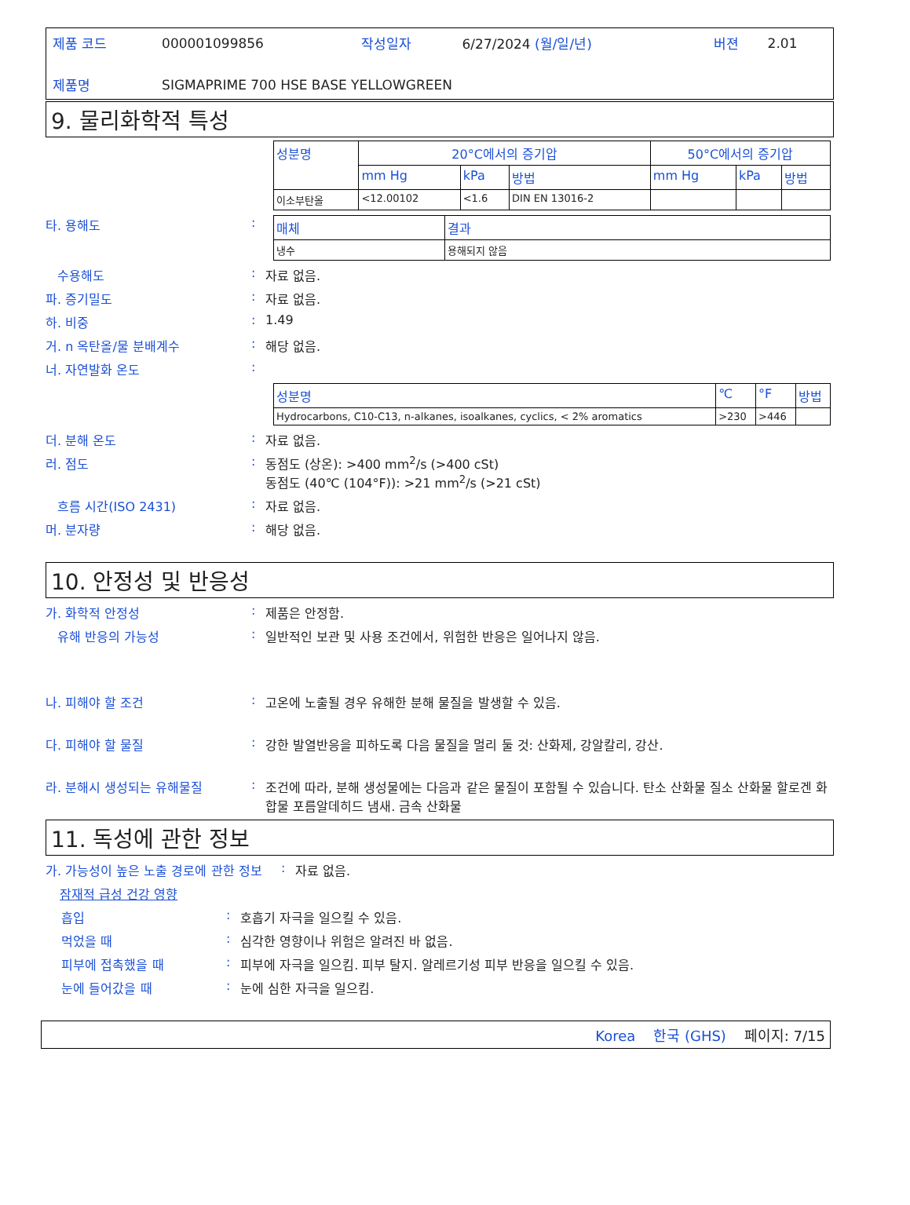| 제품 코드 | 000001099856 | 작성일자 | 6/27/2024 (월/일/년) | 버젼 | 2.01 |
| 제품명 | SIGMAPRIME 700 HSE BASE YELLOWGREEN | | | | |
9. 물리화학적 특성
| 성분명 | 20°C에서의 증기압 | | | 50°C에서의 증기압 | | |
| --- | --- | --- | --- | --- | --- | --- |
| | mm Hg | kPa | 방법 | mm Hg | kPa | 방법 |
| 이소부탄올 | <12.00102 | <1.6 | DIN EN 13016-2 | | | |
타. 용해도 :
| 매체 | 결과 |
| --- | --- |
| 냉수 | 용해되지 않음 |
수용해도 : 자료 없음.
파. 증기밀도 : 자료 없음.
하. 비중 : 1.49
거. n 옥탄올/물 분배계수 : 해당 없음.
너. 자연발화 온도 :
| 성분명 | ℃ | °F | 방법 |
| --- | --- | --- | --- |
| Hydrocarbons, C10-C13, n-alkanes, isoalkanes, cyclics, < 2% aromatics | >230 | >446 | |
더. 분해 온도 : 자료 없음.
러. 점도 : 동점도 (상온): >400 mm<sup>2</sup>/s (>400 cSt)
동점도 (40℃ (104°F)): >21 mm<sup>2</sup>/s (>21 cSt)
흐름 시간(ISO 2431) : 자료 없음.
머. 분자량 : 해당 없음.
10. 안정성 및 반응성
가. 화학적 안정성 : 제품은 안정함.
유해 반응의 가능성 : 일반적인 보관 및 사용 조건에서, 위험한 반응은 일어나지 않음.
나. 피해야 할 조건 : 고온에 노출될 경우 유해한 분해 물질을 발생할 수 있음.
다. 피해야 할 물질 : 강한 발열반응을 피하도록 다음 물질을 멀리 둘 것: 산화제, 강알칼리, 강산.
라. 분해시 생성되는 유해물질 : 조건에 따라, 분해 생성물에는 다음과 같은 물질이 포함될 수 있습니다. 탄소 산화물 질소 산화물 할로겐 화합물 포름알데히드 냄새. 금속 산화물
11. 독성에 관한 정보
가. 가능성이 높은 노출 경로에 관한 정보
: 자료 없음.
잠재적 급성 건강 영향
흡입 : 호흡기 자극을 일으킬 수 있음.
먹었을 때 : 심각한 영향이나 위험은 알려진 바 없음.
피부에 접촉했을 때 : 피부에 자극을 일으킴. 피부 탈지. 알레르기성 피부 반응을 일으킬 수 있음.
눈에 들어갔을 때 : 눈에 심한 자극을 일으킴.
Korea 한국 (GHS) 페이지: 7/15